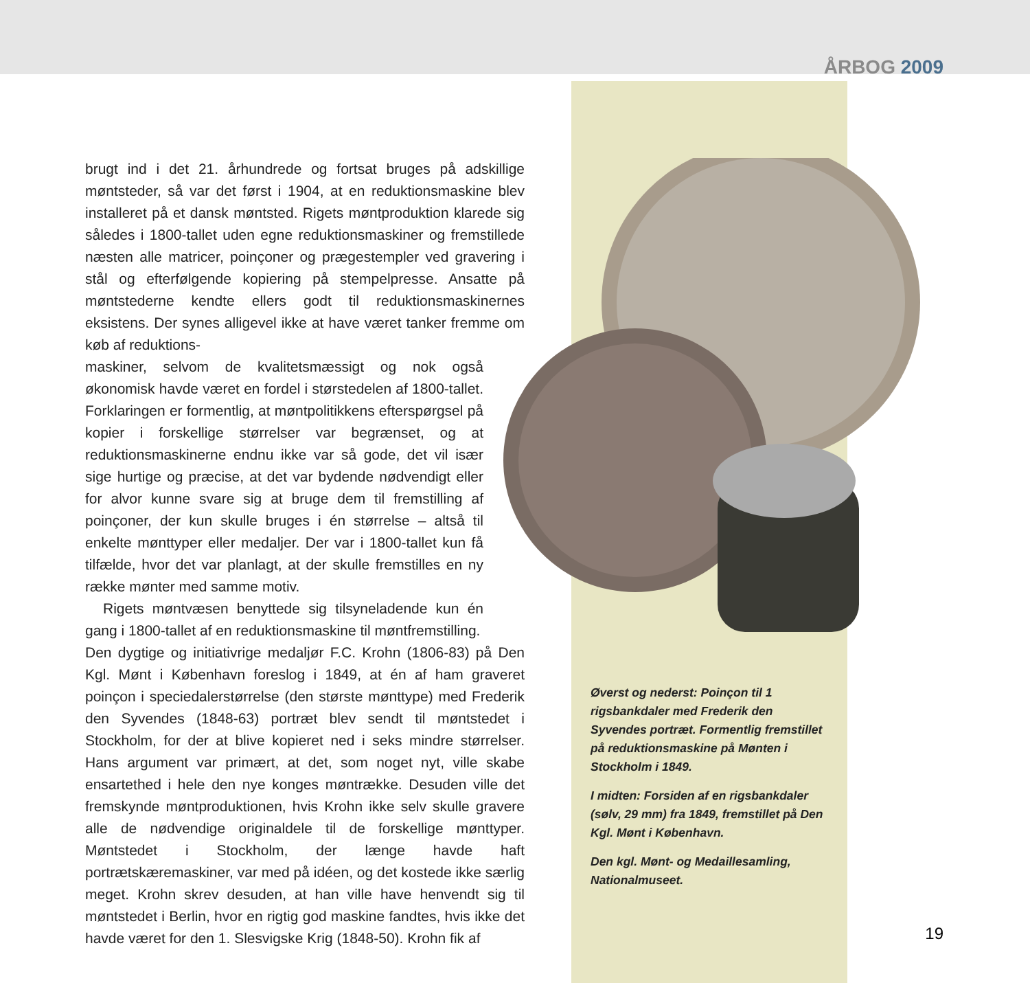ÅRBOG 2009
brugt ind i det 21. århundrede og fortsat bruges på adskillige møntsteder, så var det først i 1904, at en reduktionsmaskine blev installeret på et dansk møntsted. Rigets møntproduktion klarede sig således i 1800-tallet uden egne reduktionsmaskiner og fremstillede næsten alle matricer, poinçoner og prægestempler ved gravering i stål og efterfølgende kopiering på stempelpresse. Ansatte på møntstederne kendte ellers godt til reduktionsmaskinernes eksistens. Der synes alligevel ikke at have været tanker fremme om køb af reduktions-
maskiner, selvom de kvalitetsmæssigt og nok også økonomisk havde været en fordel i størstedelen af 1800-tallet. Forklaringen er formentlig, at møntpolitikkens efterspørgsel på kopier i forskellige størrelser var begrænset, og at reduktionsmaskinerne endnu ikke var så gode, det vil især sige hurtige og præcise, at det var bydende nødvendigt eller for alvor kunne svare sig at bruge dem til fremstilling af poinçoner, der kun skulle bruges i én størrelse – altså til enkelte mønttyper eller medaljer. Der var i 1800-tallet kun få tilfælde, hvor det var planlagt, at der skulle fremstilles en ny række mønter med samme motiv.
Rigets møntvæsen benyttede sig tilsyneladende kun én gang i 1800-tallet af en reduktionsmaskine til møntfremstilling.
Den dygtige og initiativrige medaljør F.C. Krohn (1806-83) på Den Kgl. Mønt i København foreslog i 1849, at én af ham graveret poinçon i speciedalerstørrelse (den største mønttype) med Frederik den Syvendes (1848-63) portræt blev sendt til møntstedet i Stockholm, for der at blive kopieret ned i seks mindre størrelser. Hans argument var primært, at det, som noget nyt, ville skabe ensartethed i hele den nye konges møntrække. Desuden ville det fremskynde møntproduktionen, hvis Krohn ikke selv skulle gravere alle de nødvendige originaldele til de forskellige mønttyper. Møntstedet i Stockholm, der længe havde haft portrætskæremaskiner, var med på idéen, og det kostede ikke særlig meget. Krohn skrev desuden, at han ville have henvendt sig til møntstedet i Berlin, hvor en rigtig god maskine fandtes, hvis ikke det havde været for den 1. Slesvigske Krig (1848-50). Krohn fik af
Øverst og nederst: Poinçon til 1 rigsbankdaler med Frederik den Syvendes portræt. Formentlig fremstillet på reduktionsmaskine på Mønten i Stockholm i 1849.
I midten: Forsiden af en rigsbankdaler (sølv, 29 mm) fra 1849, fremstillet på Den Kgl. Mønt i København.
Den kgl. Mønt- og Medaillesamling, Nationalmuseet.
19